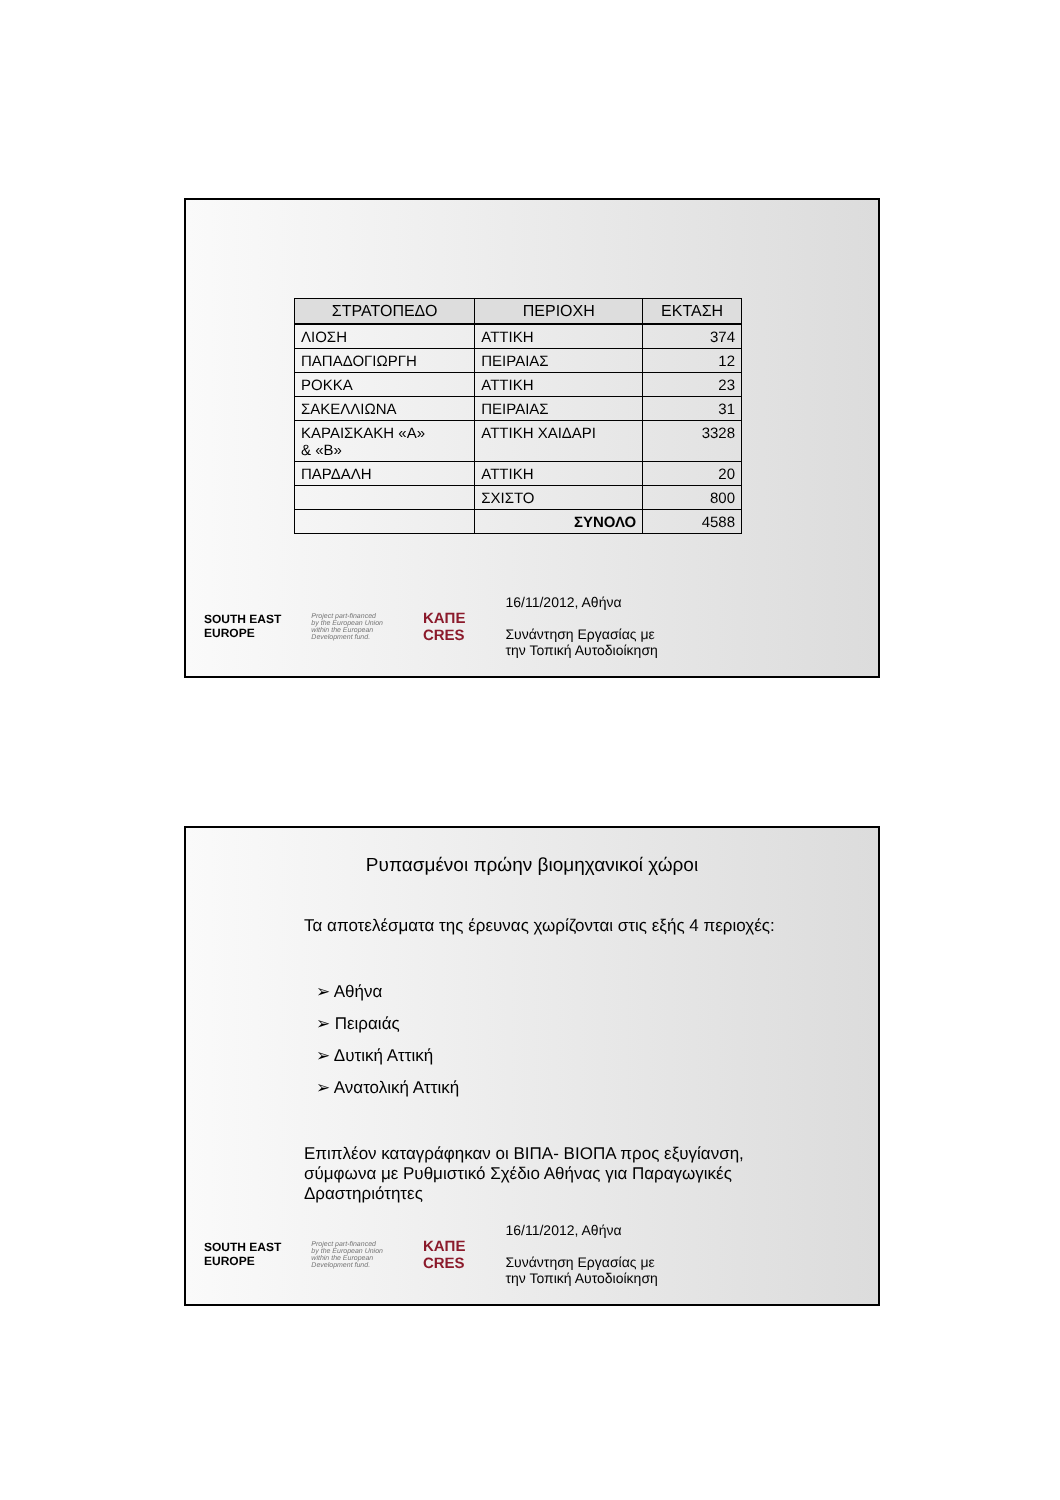| ΣΤΡΑΤΟΠΕΔΟ | ΠΕΡΙΟΧΗ | ΕΚΤΑΣΗ |
| --- | --- | --- |
| ΛΙΟΣΗ | ΑΤΤΙΚΗ | 374 |
| ΠΑΠΑΔΟΓΙΩΡΓΗ | ΠΕΙΡΑΙΑΣ | 12 |
| ΡΟΚΚΑ | ΑΤΤΙΚΗ | 23 |
| ΣΑΚΕΛΛΙΩΝΑ | ΠΕΙΡΑΙΑΣ | 31 |
| ΚΑΡΑΙΣΚΑΚΗ «Α» & «Β» | ΑΤΤΙΚΗ ΧΑΙΔΑΡΙ | 3328 |
| ΠΑΡΔΑΛΗ | ΑΤΤΙΚΗ | 20 |
| | ΣΧΙΣΤΟ | 800 |
| | ΣΥΝΟΛΟ | 4588 |
SOUTH EAST
EUROPE
Project part-financed
by the European Union
within the European
Development fund.
ΚΑΠΕ
CRES
16/11/2012, Αθήνα
Συνάντηση Εργασίας με
την Τοπική Αυτοδιοίκηση
Ρυπασμένοι πρώην βιομηχανικοί χώροι
Τα αποτελέσματα της έρευνας χωρίζονται στις εξής 4 περιοχές:
➢ Αθήνα
➢ Πειραιάς
➢ Δυτική Αττική
➢ Ανατολική Αττική
Επιπλέον καταγράφηκαν οι ΒΙΠΑ- ΒΙΟΠΑ προς εξυγίανση,
σύμφωνα με Ρυθμιστικό Σχέδιο Αθήνας για Παραγωγικές
Δραστηριότητες
SOUTH EAST
EUROPE
Project part-financed
by the European Union
within the European
Development fund.
ΚΑΠΕ
CRES
16/11/2012, Αθήνα
Συνάντηση Εργασίας με
την Τοπική Αυτοδιοίκηση